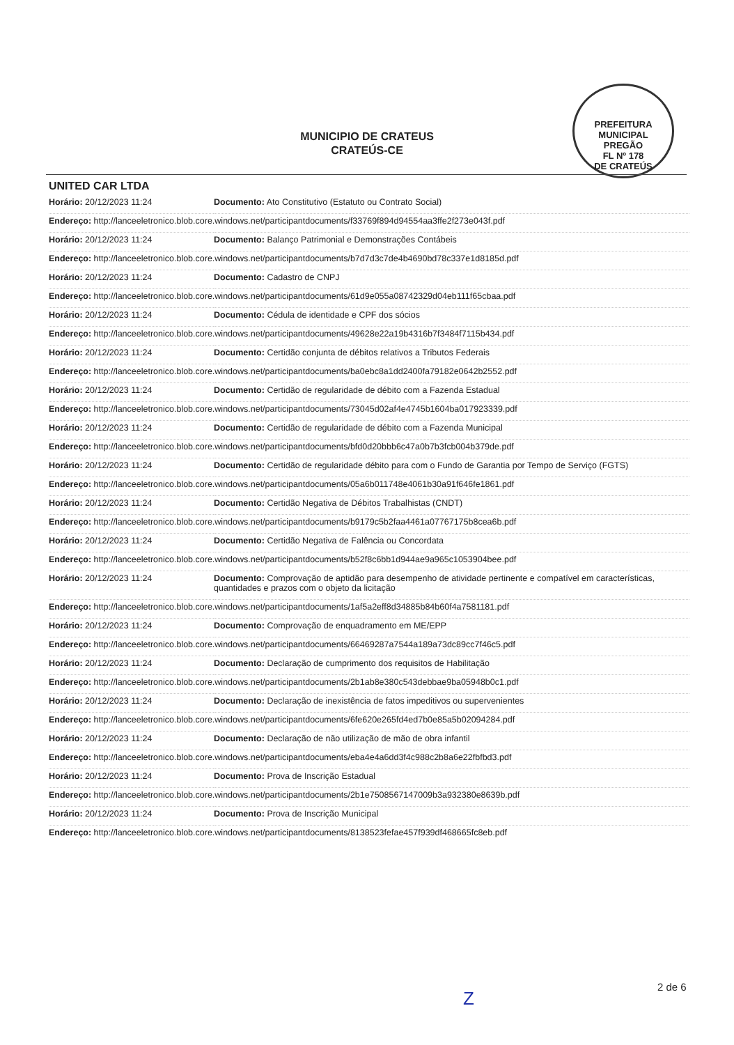MUNICIPIO DE CRATEUS
CRATEÚS-CE
PREFEITURA MUNICIPAL
PREGÃO
FL Nº 178
DE CRATEÚS
UNITED CAR LTDA
| Horário: 20/12/2023 11:24 | Documento: Ato Constitutivo (Estatuto ou Contrato Social) |
| Endereço: http://lanceeletronico.blob.core.windows.net/participantdocuments/f33769f894d94554aa3ffe2f273e043f.pdf | |
| Horário: 20/12/2023 11:24 | Documento: Balanço Patrimonial e Demonstrações Contábeis |
| Endereço: http://lanceeletronico.blob.core.windows.net/participantdocuments/b7d7d3c7de4b4690bd78c337e1d8185d.pdf | |
| Horário: 20/12/2023 11:24 | Documento: Cadastro de CNPJ |
| Endereço: http://lanceeletronico.blob.core.windows.net/participantdocuments/61d9e055a08742329d04eb111f65cbaa.pdf | |
| Horário: 20/12/2023 11:24 | Documento: Cédula de identidade e CPF dos sócios |
| Endereço: http://lanceeletronico.blob.core.windows.net/participantdocuments/49628e22a19b4316b7f3484f7115b434.pdf | |
| Horário: 20/12/2023 11:24 | Documento: Certidão conjunta de débitos relativos a Tributos Federais |
| Endereço: http://lanceeletronico.blob.core.windows.net/participantdocuments/ba0ebc8a1dd2400fa79182e0642b2552.pdf | |
| Horário: 20/12/2023 11:24 | Documento: Certidão de regularidade de débito com a Fazenda Estadual |
| Endereço: http://lanceeletronico.blob.core.windows.net/participantdocuments/73045d02af4e4745b1604ba017923339.pdf | |
| Horário: 20/12/2023 11:24 | Documento: Certidão de regularidade de débito com a Fazenda Municipal |
| Endereço: http://lanceeletronico.blob.core.windows.net/participantdocuments/bfd0d20bbb6c47a0b7b3fcb004b379de.pdf | |
| Horário: 20/12/2023 11:24 | Documento: Certidão de regularidade débito para com o Fundo de Garantia por Tempo de Serviço (FGTS) |
| Endereço: http://lanceeletronico.blob.core.windows.net/participantdocuments/05a6b011748e4061b30a91f646fe1861.pdf | |
| Horário: 20/12/2023 11:24 | Documento: Certidão Negativa de Débitos Trabalhistas (CNDT) |
| Endereço: http://lanceeletronico.blob.core.windows.net/participantdocuments/b9179c5b2faa4461a07767175b8cea6b.pdf | |
| Horário: 20/12/2023 11:24 | Documento: Certidão Negativa de Falência ou Concordata |
| Endereço: http://lanceeletronico.blob.core.windows.net/participantdocuments/b52f8c6bb1d944ae9a965c1053904bee.pdf | |
| Horário: 20/12/2023 11:24 | Documento: Comprovação de aptidão para desempenho de atividade pertinente e compatível em características, quantidades e prazos com o objeto da licitação |
| Endereço: http://lanceeletronico.blob.core.windows.net/participantdocuments/1af5a2eff8d34885b84b60f4a7581181.pdf | |
| Horário: 20/12/2023 11:24 | Documento: Comprovação de enquadramento em ME/EPP |
| Endereço: http://lanceeletronico.blob.core.windows.net/participantdocuments/66469287a7544a189a73dc89cc7f46c5.pdf | |
| Horário: 20/12/2023 11:24 | Documento: Declaração de cumprimento dos requisitos de Habilitação |
| Endereço: http://lanceeletronico.blob.core.windows.net/participantdocuments/2b1ab8e380c543debbae9ba05948b0c1.pdf | |
| Horário: 20/12/2023 11:24 | Documento: Declaração de inexistência de fatos impeditivos ou supervenientes |
| Endereço: http://lanceeletronico.blob.core.windows.net/participantdocuments/6fe620e265fd4ed7b0e85a5b02094284.pdf | |
| Horário: 20/12/2023 11:24 | Documento: Declaração de não utilização de mão de obra infantil |
| Endereço: http://lanceeletronico.blob.core.windows.net/participantdocuments/eba4e4a6dd3f4c988c2b8a6e22fbfbd3.pdf | |
| Horário: 20/12/2023 11:24 | Documento: Prova de Inscrição Estadual |
| Endereço: http://lanceeletronico.blob.core.windows.net/participantdocuments/2b1e7508567147009b3a932380e8639b.pdf | |
| Horário: 20/12/2023 11:24 | Documento: Prova de Inscrição Municipal |
| Endereço: http://lanceeletronico.blob.core.windows.net/participantdocuments/8138523fefae457f939df468665fc8eb.pdf | |
Z
2 de 6